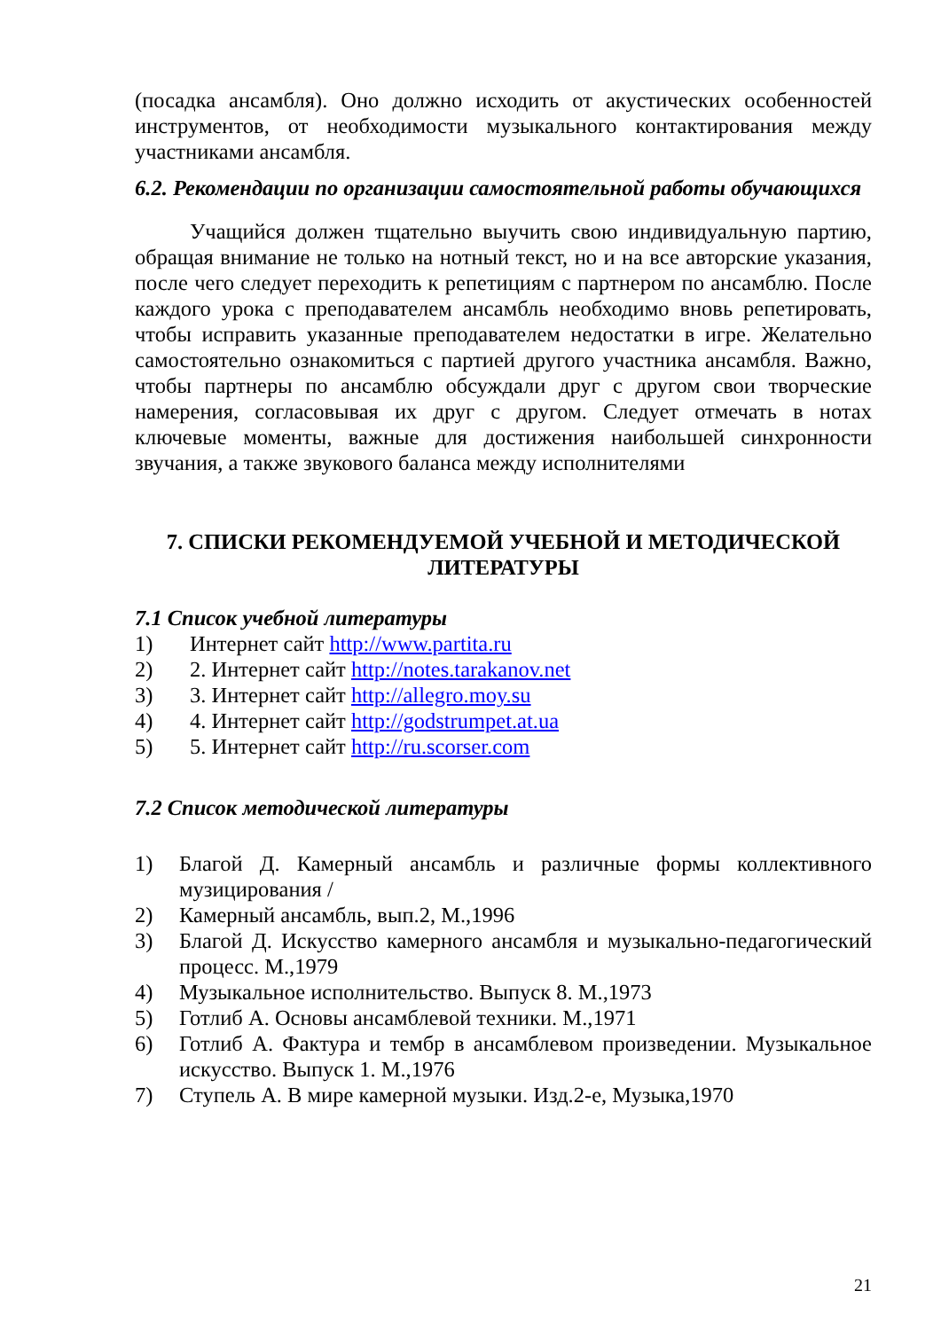(посадка ансамбля). Оно должно исходить от акустических особенностей инструментов, от необходимости музыкального контактирования между участниками ансамбля.
6.2. Рекомендации по организации самостоятельной работы обучающихся
Учащийся должен тщательно выучить свою индивидуальную партию, обращая внимание не только на нотный текст, но и на все авторские указания, после чего следует переходить к репетициям с партнером по ансамблю. После каждого урока с преподавателем ансамбль необходимо вновь репетировать, чтобы исправить указанные преподавателем недостатки в игре. Желательно самостоятельно ознакомиться с партией другого участника ансамбля. Важно, чтобы партнеры по ансамблю обсуждали друг с другом свои творческие намерения, согласовывая их друг с другом. Следует отмечать в нотах ключевые моменты, важные для достижения наибольшей синхронности звучания, а также звукового баланса между исполнителями
7. СПИСКИ РЕКОМЕНДУЕМОЙ УЧЕБНОЙ И МЕТОДИЧЕСКОЙ ЛИТЕРАТУРЫ
7.1 Список учебной литературы
1) Интернет сайт http://www.partita.ru
2) 2. Интернет сайт http://notes.tarakanov.net
3) 3. Интернет сайт http://allegro.moy.su
4) 4. Интернет сайт http://godstrumpet.at.ua
5) 5. Интернет сайт http://ru.scorser.com
7.2 Список методической литературы
1) Благой Д. Камерный ансамбль и различные формы коллективного музицирования /
2) Камерный ансамбль, вып.2, М.,1996
3) Благой Д. Искусство камерного ансамбля и музыкально-педагогический процесс. М.,1979
4) Музыкальное исполнительство. Выпуск 8. М.,1973
5) Готлиб А. Основы ансамблевой техники. М.,1971
6) Готлиб А. Фактура и тембр в ансамблевом произведении. Музыкальное искусство. Выпуск 1. М.,1976
7) Ступель А. В мире камерной музыки. Изд.2-е, Музыка,1970
21